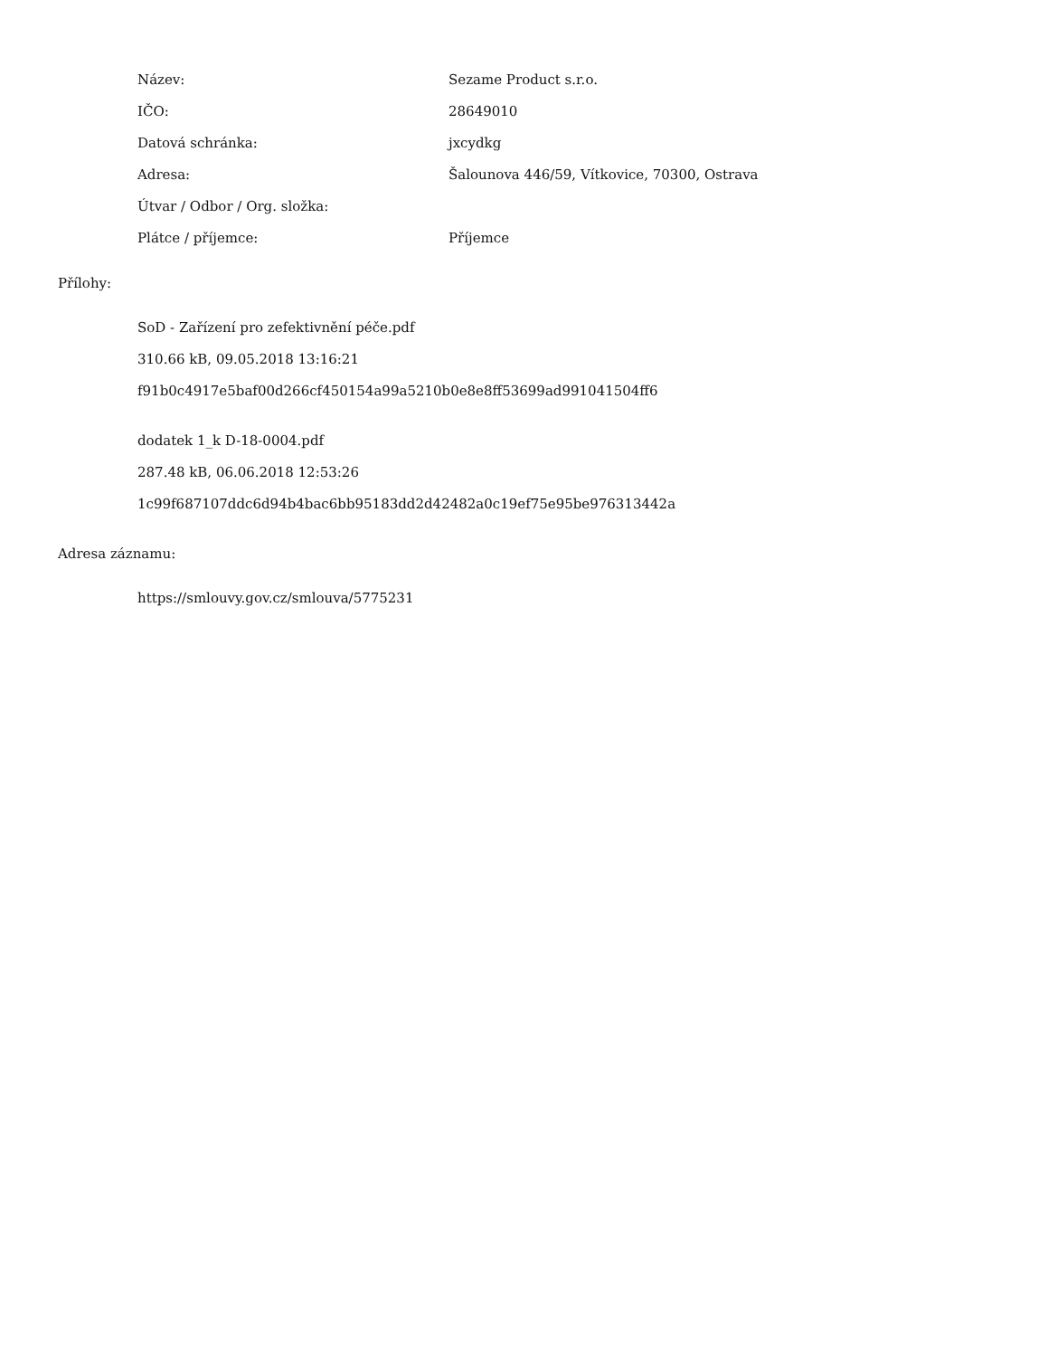| Název: | Sezame Product s.r.o. |
| IČO: | 28649010 |
| Datová schránka: | jxcydkg |
| Adresa: | Šalounova 446/59, Vítkovice, 70300, Ostrava |
| Útvar / Odbor / Org. složka: | |
| Plátce / příjemce: | Příjemce |
Přílohy:
SoD - Zařízení pro zefektivnění péče.pdf
310.66 kB, 09.05.2018 13:16:21
f91b0c4917e5baf00d266cf450154a99a5210b0e8e8ff53699ad991041504ff6
dodatek 1_k D-18-0004.pdf
287.48 kB, 06.06.2018 12:53:26
1c99f687107ddc6d94b4bac6bb95183dd2d42482a0c19ef75e95be976313442a
Adresa záznamu:
https://smlouvy.gov.cz/smlouva/5775231